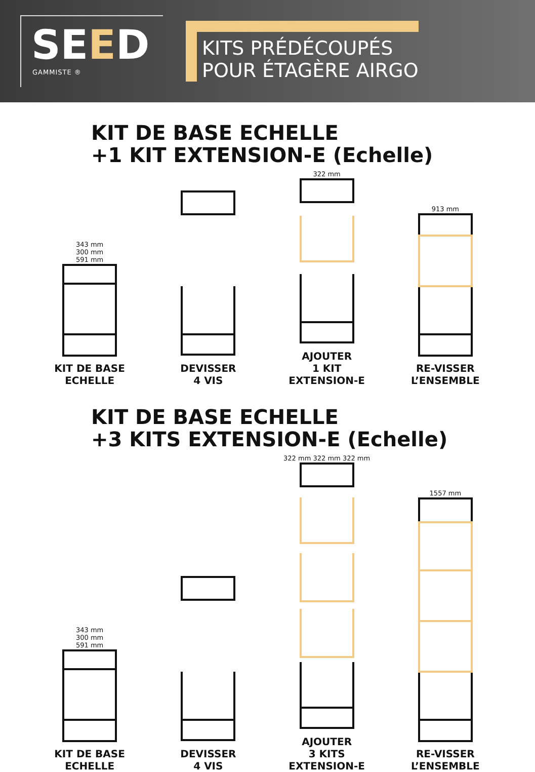SEED
GAMMISTE ®
KITS PRÉDÉCOUPÉS
POUR ÉTAGÈRE AIRGO
KIT DE BASE ECHELLE
+1 KIT EXTENSION-E (Echelle)
343 mm
300 mm
591 mm
KIT DE BASE
ECHELLE
DEVISSER
4 VIS
322 mm
AJOUTER
1 KIT
EXTENSION-E
913 mm
RE-VISSER
L’ENSEMBLE
KIT DE BASE ECHELLE
+3 KITS EXTENSION-E (Echelle)
343 mm
300 mm
591 mm
KIT DE BASE
ECHELLE
DEVISSER
4 VIS
322 mm 322 mm 322 mm
AJOUTER
3 KITS
EXTENSION-E
1557 mm
RE-VISSER
L’ENSEMBLE